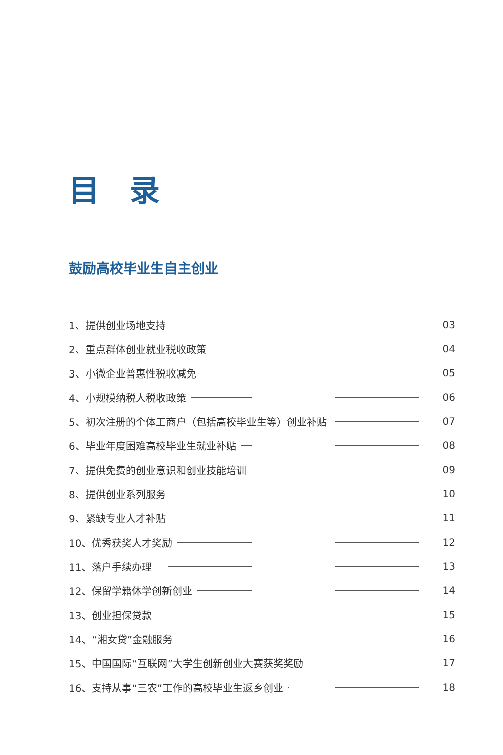目 录
鼓励高校毕业生自主创业
1、提供创业场地支持 03
2、重点群体创业就业税收政策 04
3、小微企业普惠性税收减免 05
4、小规模纳税人税收政策 06
5、初次注册的个体工商户（包括高校毕业生等）创业补贴 07
6、毕业年度困难高校毕业生就业补贴 08
7、提供免费的创业意识和创业技能培训 09
8、提供创业系列服务 10
9、紧缺专业人才补贴 11
10、优秀获奖人才奖励 12
11、落户手续办理 13
12、保留学籍休学创新创业 14
13、创业担保贷款 15
14、“湘女贷”金融服务 16
15、中国国际“互联网”大学生创新创业大赛获奖奖励 17
16、支持从事“三农”工作的高校毕业生返乡创业 18